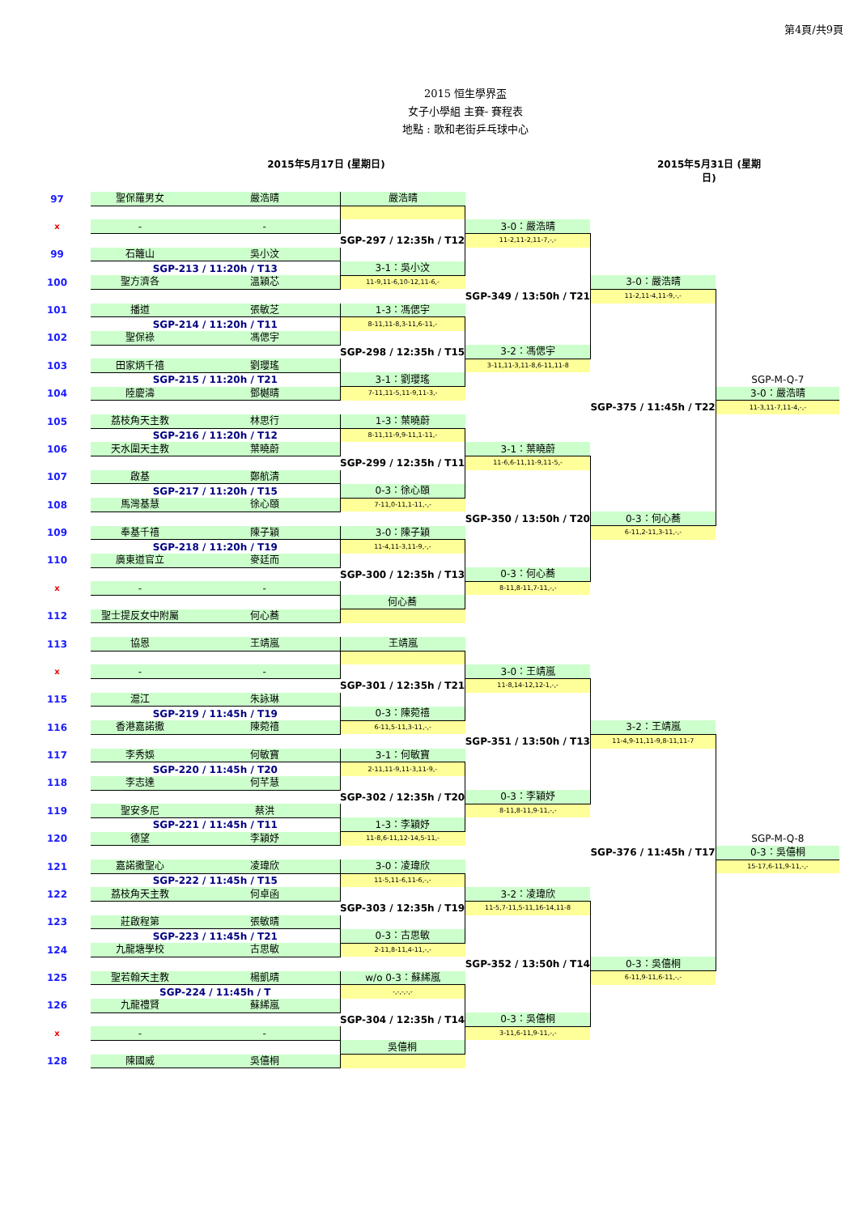第4頁/共9頁
2015 恒生學界盃
女子小學組 主賽- 賽程表
地點 : 歌和老街乒乓球中心
2015年5月17日 (星期日) 2015年5月31日 (星期日)
| 97 | | 聖保羅男女 | 嚴浩晴 | 嚴浩晴 | | | |
| x | | - | - | | 3-0：嚴浩晴 | | |
| | | | | SGP-297 / 12:35h / T12 | 11-2,11-2,11-7,-,- | | |
| 99 | | 石籬山 | 吳小汶 | | | | |
| | | SGP-213 / 11:20h / T13 | | 3-1：吳小汶 | | | |
| 100 | | 聖方濟各 | 溫穎芯 | 11-9,11-6,10-12,11-6,- | | 3-0：嚴浩晴 | |
| | | | | | SGP-349 / 13:50h / T21 | 11-2,11-4,11-9,-,- | |
| 101 | | 播道 | 張敏芝 | 1-3：馮偲宇 | | | |
| | | SGP-214 / 11:20h / T11 | | 8-11,11-8,3-11,6-11,- | | | |
| 102 | | 聖保祿 | 馮偲宇 | | | | |
| | | | | SGP-298 / 12:35h / T15 | 3-2：馮偲宇 | | |
| 103 | | 田家炳千禧 | 劉瓔瑤 | | 3-11,11-3,11-8,6-11,11-8 | | |
| | | SGP-215 / 11:20h / T21 | | 3-1：劉瓔瑤 | | | SGP-M-Q-7 |
| 104 | | 陸慶濤 | 鄧樾晴 | 7-11,11-5,11-9,11-3,- | | | 3-0：嚴浩晴 |
| | | | | | | SGP-375 / 11:45h / T22 | 11-3,11-7,11-4,-,- |
| 105 | | 荔枝角天主教 | 林思行 | 1-3：葉曉蔚 | | | |
| | | SGP-216 / 11:20h / T12 | | 8-11,11-9,9-11,1-11,- | | | |
| 106 | | 天水圍天主教 | 葉曉蔚 | | 3-1：葉曉蔚 | | |
| | | | | SGP-299 / 12:35h / T11 | 11-6,6-11,11-9,11-5,- | | |
| 107 | | 啟基 | 鄭航清 | | | | |
| | | SGP-217 / 11:20h / T15 | | 0-3：徐心頤 | | | |
| 108 | | 馬灣基慧 | 徐心頤 | 7-11,0-11,1-11,-,- | | | |
| | | | | | SGP-350 / 13:50h / T20 | 0-3：何心蕎 | |
| 109 | | 奉基千禧 | 陳子穎 | 3-0：陳子穎 | | 6-11,2-11,3-11,-,- | |
| | | SGP-218 / 11:20h / T19 | | 11-4,11-3,11-9,-,- | | | |
| 110 | | 廣東道官立 | 麥廷而 | | | | |
| | | | | SGP-300 / 12:35h / T13 | 0-3：何心蕎 | | |
| x | | - | - | | 8-11,8-11,7-11,-,- | | |
| | | | | 何心蕎 | | | |
| 112 | | 聖士提反女中附屬 | 何心蕎 | | | | |
| 113 | | 協恩 | 王靖嵐 | 王靖嵐 | | | |
| x | | - | - | | 3-0：王靖嵐 | | |
| | | | | SGP-301 / 12:35h / T21 | 11-8,14-12,12-1,-,- | | |
| 115 | | 滬江 | 朱詠琳 | | | | |
| | | SGP-219 / 11:45h / T19 | | 0-3：陳菀禧 | | | |
| 116 | | 香港嘉諾撒 | 陳菀禧 | 6-11,5-11,3-11,-,- | | 3-2：王靖嵐 | |
| | | | | | SGP-351 / 13:50h / T13 | 11-4,9-11,11-9,8-11,11-7 | |
| 117 | | 李秀娛 | 何敏寶 | 3-1：何敏寶 | | | |
| | | SGP-220 / 11:45h / T20 | | 2-11,11-9,11-3,11-9,- | | | |
| 118 | | 李志達 | 何芊慧 | | | | |
| | | | | SGP-302 / 12:35h / T20 | 0-3：李穎妤 | | |
| 119 | | 聖安多尼 | 蔡洪 | | 8-11,8-11,9-11,-,- | | |
| | | SGP-221 / 11:45h / T11 | | 1-3：李穎妤 | | | |
| 120 | | 德望 | 李穎妤 | 11-8,6-11,12-14,5-11,- | | | SGP-M-Q-8 |
| | | | | | | SGP-376 / 11:45h / T17 | 0-3：吳僖桐 |
| 121 | | 嘉諾撒聖心 | 凌瑋欣 | 3-0：凌瑋欣 | | | 15-17,6-11,9-11,-,- |
| | | SGP-222 / 11:45h / T15 | | 11-5,11-6,11-6,-,- | | | |
| 122 | | 荔枝角天主教 | 何卓函 | | 3-2：凌瑋欣 | | |
| | | | | SGP-303 / 12:35h / T19 | 11-5,7-11,5-11,16-14,11-8 | | |
| 123 | | 莊啟程第 | 張敏晴 | | | | |
| | | SGP-223 / 11:45h / T21 | | 0-3：古思敏 | | | |
| 124 | | 九龍塘學校 | 古思敏 | 2-11,8-11,4-11,-,- | | | |
| | | | | | SGP-352 / 13:50h / T14 | 0-3：吳僖桐 | |
| 125 | | 聖若翰天主教 | 楊凱晴 | w/o 0-3：蘇絺嵐 | | 6-11,9-11,6-11,-,- | |
| | | SGP-224 / 11:45h / T | | -,-,-,-,- | | | |
| 126 | | 九龍禮賢 | 蘇絺嵐 | | | | |
| | | | | SGP-304 / 12:35h / T14 | 0-3：吳僖桐 | | |
| x | | - | - | | 3-11,6-11,9-11,-,- | | |
| | | | | 吳僖桐 | | | |
| 128 | | 陳國威 | 吳僖桐 | | | | |